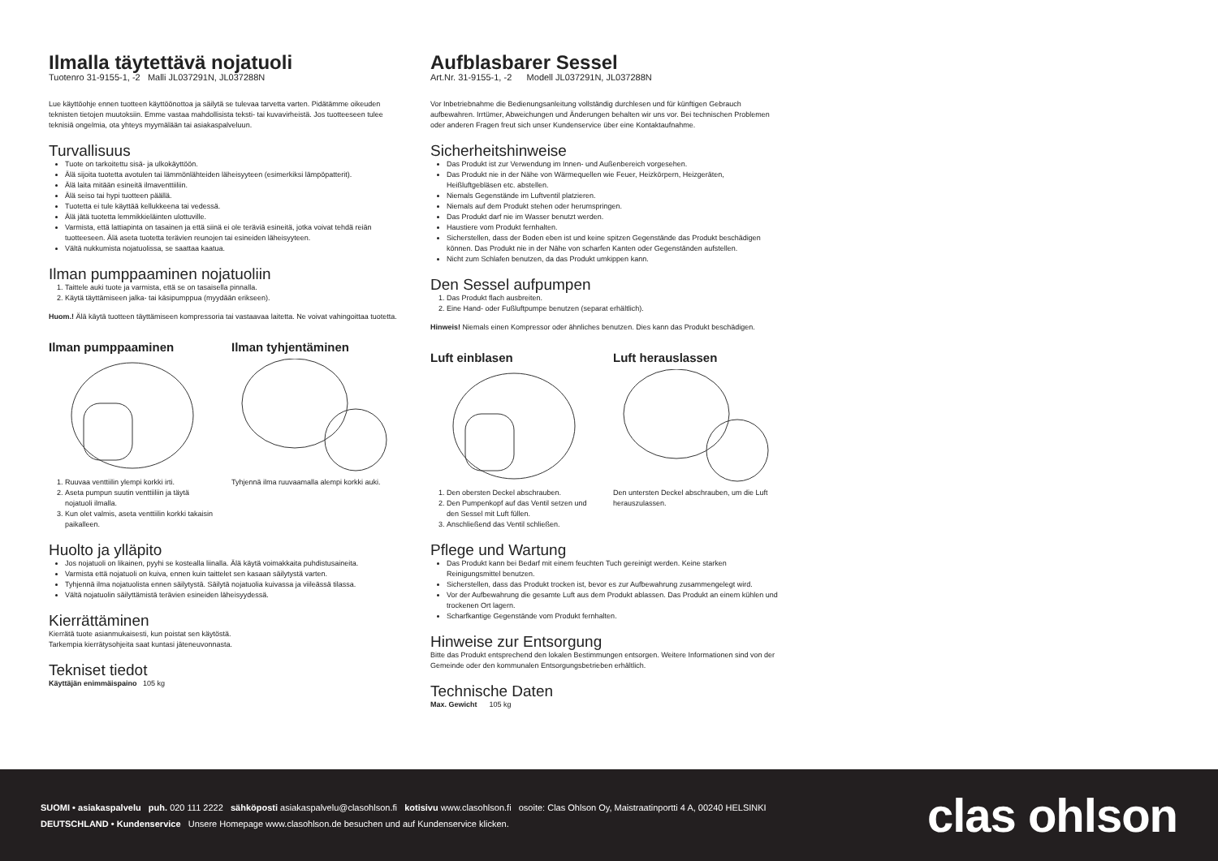Ilmalla täytettävä nojatuoli
Tuotenro 31-9155-1, -2 Malli JL037291N, JL037288N
Lue käyttöohje ennen tuotteen käyttöönottoa ja säilytä se tulevaa tarvetta varten. Pidätämme oikeuden teknisten tietojen muutoksiin. Emme vastaa mahdollisista teksti- tai kuvavirheistä. Jos tuotteeseen tulee teknisiä ongelmia, ota yhteys myymälään tai asiakaspalveluun.
Turvallisuus
Tuote on tarkoitettu sisä- ja ulkokäyttöön.
Älä sijoita tuotetta avotulen tai lämmönlähteiden läheisyyteen (esimerkiksi lämpöpatterit).
Älä laita mitään esineitä ilmaventtiiliin.
Älä seiso tai hypi tuotteen päällä.
Tuotetta ei tule käyttää kellukkeena tai vedessä.
Älä jätä tuotetta lemmikkieläinten ulottuville.
Varmista, että lattiapinta on tasainen ja että siinä ei ole teräviä esineitä, jotka voivat tehdä reiän tuotteeseen. Älä aseta tuotetta terävien reunojen tai esineiden läheisyyteen.
Vältä nukkumista nojatuolissa, se saattaa kaatua.
Ilman pumppaaminen nojatuoliin
1. Taittele auki tuote ja varmista, että se on tasaisella pinnalla.
2. Käytä täyttämiseen jalka- tai käsipumppua (myydään erikseen).
Huom.! Älä käytä tuotteen täyttämiseen kompressoria tai vastaavaa laitetta. Ne voivat vahingoittaa tuotetta.
Ilman pumppaaminen
1. Ruuvaa venttiilin ylempi korkki irti.
2. Aseta pumpun suutin venttiiliin ja täytä nojatuoli ilmalla.
3. Kun olet valmis, aseta venttiilin korkki takaisin paikalleen.
Ilman tyhjentäminen
Tyhjennä ilma ruuvaamalla alempi korkki auki.
Huolto ja ylläpito
Jos nojatuoli on likainen, pyyhi se kostealla liinalla. Älä käytä voimakkaita puhdistusaineita.
Varmista että nojatuoli on kuiva, ennen kuin taittelet sen kasaan säilytystä varten.
Tyhjennä ilma nojatuolista ennen säilytystä. Säilytä nojatuolia kuivassa ja viileässä tilassa.
Vältä nojatuolin säilyttämistä terävien esineiden läheisyydessä.
Kierrättäminen
Kierrätä tuote asianmukaisesti, kun poistat sen käytöstä.
Tarkempia kierrätysohjeita saat kuntasi jäteneuvonnasta.
Tekniset tiedot
Käyttäjän enimmäispaino 105 kg
Aufblasbarer Sessel
Art.Nr. 31-9155-1, -2 Modell JL037291N, JL037288N
Vor Inbetriebnahme die Bedienungsanleitung vollständig durchlesen und für künftigen Gebrauch aufbewahren. Irrtümer, Abweichungen und Änderungen behalten wir uns vor. Bei technischen Problemen oder anderen Fragen freut sich unser Kundenservice über eine Kontaktaufnahme.
Sicherheitshinweise
Das Produkt ist zur Verwendung im Innen- und Außenbereich vorgesehen.
Das Produkt nie in der Nähe von Wärmequellen wie Feuer, Heizkörpern, Heizgeräten, Heißluftgebläsen etc. abstellen.
Niemals Gegenstände im Luftventil platzieren.
Niemals auf dem Produkt stehen oder herumspringen.
Das Produkt darf nie im Wasser benutzt werden.
Haustiere vom Produkt fernhalten.
Sicherstellen, dass der Boden eben ist und keine spitzen Gegenstände das Produkt beschädigen können. Das Produkt nie in der Nähe von scharfen Kanten oder Gegenständen aufstellen.
Nicht zum Schlafen benutzen, da das Produkt umkippen kann.
Den Sessel aufpumpen
1. Das Produkt flach ausbreiten.
2. Eine Hand- oder Fußluftpumpe benutzen (separat erhältlich).
Hinweis! Niemals einen Kompressor oder ähnliches benutzen. Dies kann das Produkt beschädigen.
Luft einblasen
1. Den obersten Deckel abschrauben.
2. Den Pumpenkopf auf das Ventil setzen und den Sessel mit Luft füllen.
3. Anschließend das Ventil schließen.
Luft herauslassen
Den untersten Deckel abschrauben, um die Luft herauszulassen.
Pflege und Wartung
Das Produkt kann bei Bedarf mit einem feuchten Tuch gereinigt werden. Keine starken Reinigungsmittel benutzen.
Sicherstellen, dass das Produkt trocken ist, bevor es zur Aufbewahrung zusammengelegt wird.
Vor der Aufbewahrung die gesamte Luft aus dem Produkt ablassen. Das Produkt an einem kühlen und trockenen Ort lagern.
Scharfkantige Gegenstände vom Produkt fernhalten.
Hinweise zur Entsorgung
Bitte das Produkt entsprechend den lokalen Bestimmungen entsorgen. Weitere Informationen sind von der Gemeinde oder den kommunalen Entsorgungsbetrieben erhältlich.
Technische Daten
Max. Gewicht 105 kg
SUOMI • asiakaspalvelu puh. 020 111 2222 sähköposti asiakaspalvelu@clasohlson.fi kotisivu www.clasohlson.fi osoite: Clas Ohlson Oy, Maistraatinportti 4 A, 00240 HELSINKI
DEUTSCHLAND • Kundenservice Unsere Homepage www.clasohlson.de besuchen und auf Kundenservice klicken.
clas ohlson